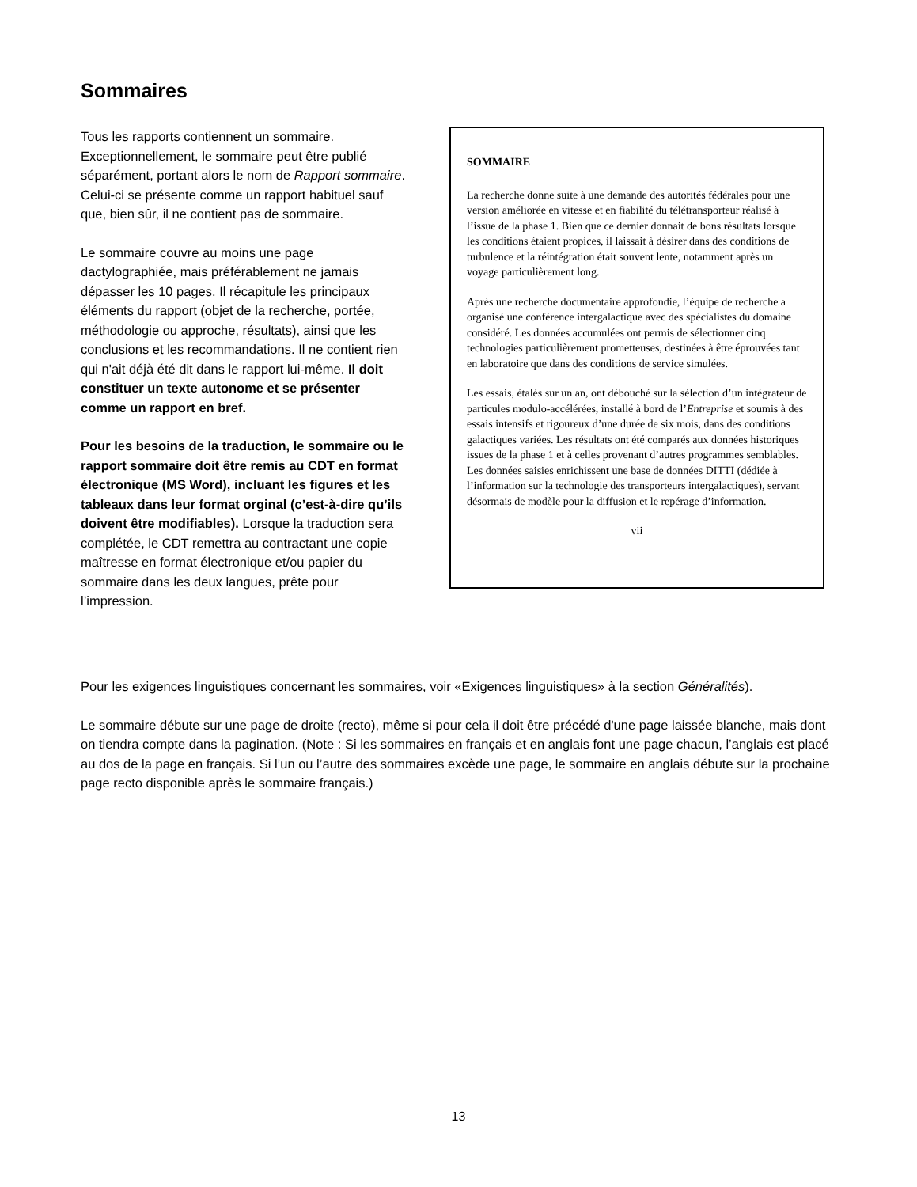Sommaires
Tous les rapports contiennent un sommaire. Exceptionnellement, le sommaire peut être publié séparément, portant alors le nom de Rapport sommaire. Celui-ci se présente comme un rapport habituel sauf que, bien sûr, il ne contient pas de sommaire.
Le sommaire couvre au moins une page dactylographiée, mais préférablement ne jamais dépasser les 10 pages. Il récapitule les principaux éléments du rapport (objet de la recherche, portée, méthodologie ou approche, résultats), ainsi que les conclusions et les recommandations. Il ne contient rien qui n'ait déjà été dit dans le rapport lui-même. Il doit constituer un texte autonome et se présenter comme un rapport en bref.
Pour les besoins de la traduction, le sommaire ou le rapport sommaire doit être remis au CDT en format électronique (MS Word), incluant les figures et les tableaux dans leur format orginal (c’est-à-dire qu’ils doivent être modifiables). Lorsque la traduction sera complétée, le CDT remettra au contractant une copie maîtresse en format électronique et/ou papier du sommaire dans les deux langues, prête pour l’impression.
SOMMAIRE
La recherche donne suite à une demande des autorités fédérales pour une version améliorée en vitesse et en fiabilité du télétransporteur réalisé à l’issue de la phase 1. Bien que ce dernier donnait de bons résultats lorsque les conditions étaient propices, il laissait à désirer dans des conditions de turbulence et la réintégration était souvent lente, notamment après un voyage particulièrement long.
Après une recherche documentaire approfondie, l’équipe de recherche a organisé une conférence intergalactique avec des spécialistes du domaine considéré. Les données accumulées ont permis de sélectionner cinq technologies particulièrement prometteuses, destinées à être éprouvées tant en laboratoire que dans des conditions de service simulées.
Les essais, étalés sur un an, ont débouché sur la sélection d’un intégrateur de particules modulo-accélérées, installé à bord de l’Entreprise et soumis à des essais intensifs et rigoureux d’une durée de six mois, dans des conditions galactiques variées. Les résultats ont été comparés aux données historiques issues de la phase 1 et à celles provenant d’autres programmes semblables. Les données saisies enrichissent une base de données DITTI (dédiée à l’information sur la technologie des transporteurs intergalactiques), servant désormais de modèle pour la diffusion et le repérage d’information.
vii
Pour les exigences linguistiques concernant les sommaires, voir «Exigences linguistiques» à la section Généralités).
Le sommaire débute sur une page de droite (recto), même si pour cela il doit être précédé d'une page laissée blanche, mais dont on tiendra compte dans la pagination. (Note : Si les sommaires en français et en anglais font une page chacun, l’anglais est placé au dos de la page en français. Si l’un ou l’autre des sommaires excède une page, le sommaire en anglais débute sur la prochaine page recto disponible après le sommaire français.)
13